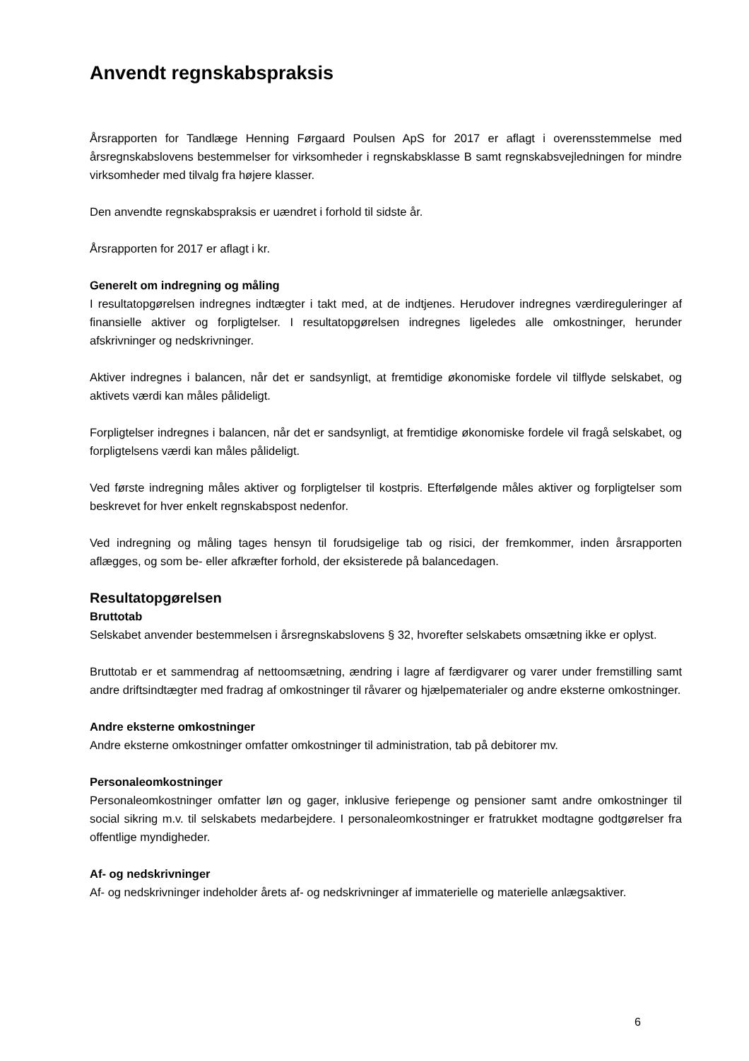Anvendt regnskabspraksis
Årsrapporten for Tandlæge Henning Førgaard Poulsen ApS for 2017 er aflagt i overensstemmelse med årsregnskabslovens bestemmelser for virksomheder i regnskabsklasse B samt regnskabsvejledningen for mindre virksomheder med tilvalg fra højere klasser.
Den anvendte regnskabspraksis er uændret i forhold til sidste år.
Årsrapporten for 2017 er aflagt i kr.
Generelt om indregning og måling
I resultatopgørelsen indregnes indtægter i takt med, at de indtjenes. Herudover indregnes værdireguleringer af finansielle aktiver og forpligtelser. I resultatopgørelsen indregnes ligeledes alle omkostninger, herunder afskrivninger og nedskrivninger.
Aktiver indregnes i balancen, når det er sandsynligt, at fremtidige økonomiske fordele vil tilflyde selskabet, og aktivets værdi kan måles pålideligt.
Forpligtelser indregnes i balancen, når det er sandsynligt, at fremtidige økonomiske fordele vil fragå selskabet, og forpligtelsens værdi kan måles pålideligt.
Ved første indregning måles aktiver og forpligtelser til kostpris. Efterfølgende måles aktiver og forpligtelser som beskrevet for hver enkelt regnskabspost nedenfor.
Ved indregning og måling tages hensyn til forudsigelige tab og risici, der fremkommer, inden årsrapporten aflægges, og som be- eller afkræfter forhold, der eksisterede på balancedagen.
Resultatopgørelsen
Bruttotab
Selskabet anvender bestemmelsen i årsregnskabslovens § 32, hvorefter selskabets omsætning ikke er oplyst.
Bruttotab er et sammendrag af nettoomsætning, ændring i lagre af færdigvarer og varer under fremstilling samt andre driftsindtægter med fradrag af omkostninger til råvarer og hjælpematerialer og andre eksterne omkostninger.
Andre eksterne omkostninger
Andre eksterne omkostninger omfatter omkostninger til administration, tab på debitorer mv.
Personaleomkostninger
Personaleomkostninger omfatter løn og gager, inklusive feriepenge og pensioner samt andre omkostninger til social sikring m.v. til selskabets medarbejdere. I personaleomkostninger er fratrukket modtagne godtgørelser fra offentlige myndigheder.
Af- og nedskrivninger
Af- og nedskrivninger indeholder årets af- og nedskrivninger af immaterielle og materielle anlægsaktiver.
6